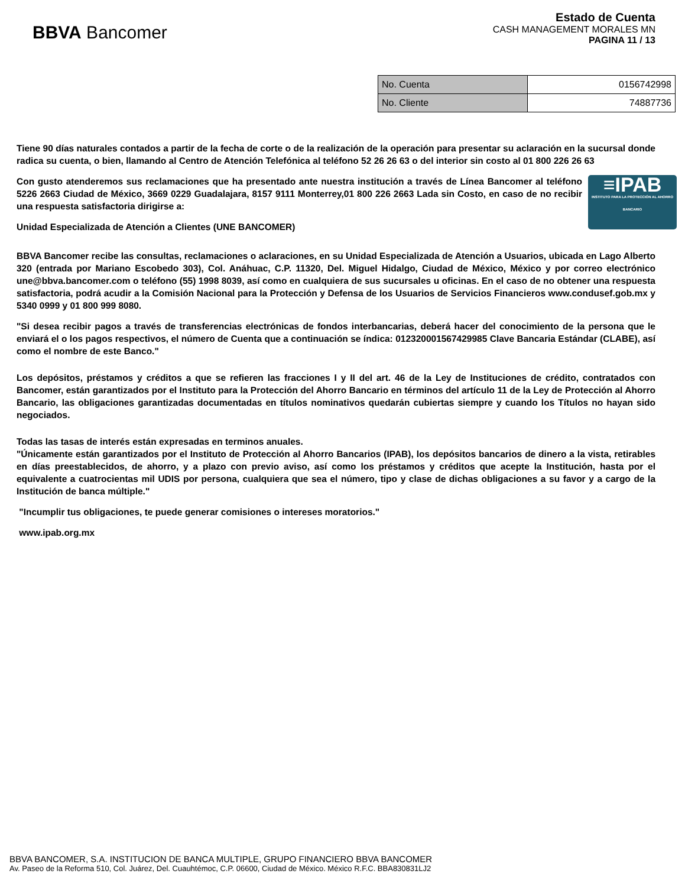BBVA Bancomer
Estado de Cuenta
CASH MANAGEMENT MORALES MN
PAGINA 11 / 13
| No. Cuenta | 0156742998 |
| No. Cliente | 74887736 |
Tiene 90 días naturales contados a partir de la fecha de corte o de la realización de la operación para presentar su aclaración en la sucursal donde radica su cuenta, o bien, llamando al Centro de Atención Telefónica al teléfono 52 26 26 63 o del interior sin costo al 01 800 226 26 63
≡IPAB
INSTITUTO PARA LA PROTECCIÓN AL AHORRO BANCARIO
Con gusto atenderemos sus reclamaciones que ha presentado ante nuestra institución a través de Línea Bancomer al teléfono 5226 2663 Ciudad de México, 3669 0229 Guadalajara, 8157 9111 Monterrey,01 800 226 2663 Lada sin Costo, en caso de no recibir una respuesta satisfactoria dirigirse a:
Unidad Especializada de Atención a Clientes (UNE BANCOMER)
BBVA Bancomer recibe las consultas, reclamaciones o aclaraciones, en su Unidad Especializada de Atención a Usuarios, ubicada en Lago Alberto 320 (entrada por Mariano Escobedo 303), Col. Anáhuac, C.P. 11320, Del. Miguel Hidalgo, Ciudad de México, México y por correo electrónico une@bbva.bancomer.com o teléfono (55) 1998 8039, así como en cualquiera de sus sucursales u oficinas. En el caso de no obtener una respuesta satisfactoria, podrá acudir a la Comisión Nacional para la Protección y Defensa de los Usuarios de Servicios Financieros www.condusef.gob.mx y 5340 0999 y 01 800 999 8080.
"Si desea recibir pagos a través de transferencias electrónicas de fondos interbancarias, deberá hacer del conocimiento de la persona que le enviará el o los pagos respectivos, el número de Cuenta que a continuación se índica: 012320001567429985 Clave Bancaria Estándar (CLABE), así como el nombre de este Banco."
Los depósitos, préstamos y créditos a que se refieren las fracciones I y II del art. 46 de la Ley de Instituciones de crédito, contratados con Bancomer, están garantizados por el Instituto para la Protección del Ahorro Bancario en términos del artículo 11 de la Ley de Protección al Ahorro Bancario, las obligaciones garantizadas documentadas en títulos nominativos quedarán cubiertas siempre y cuando los Títulos no hayan sido negociados.
Todas las tasas de interés están expresadas en terminos anuales.
"Únicamente están garantizados por el Instituto de Protección al Ahorro Bancarios (IPAB), los depósitos bancarios de dinero a la vista, retirables en días preestablecidos, de ahorro, y a plazo con previo aviso, así como los préstamos y créditos que acepte la Institución, hasta por el equivalente a cuatrocientas mil UDIS por persona, cualquiera que sea el número, tipo y clase de dichas obligaciones a su favor y a cargo de la Institución de banca múltiple."
"Incumplir tus obligaciones, te puede generar comisiones o intereses moratorios."
www.ipab.org.mx
BBVA BANCOMER, S.A. INSTITUCION DE BANCA MULTIPLE, GRUPO FINANCIERO BBVA BANCOMER
Av. Paseo de la Reforma 510, Col. Juárez, Del. Cuauhtémoc, C.P. 06600, Ciudad de México. México R.F.C. BBA830831LJ2